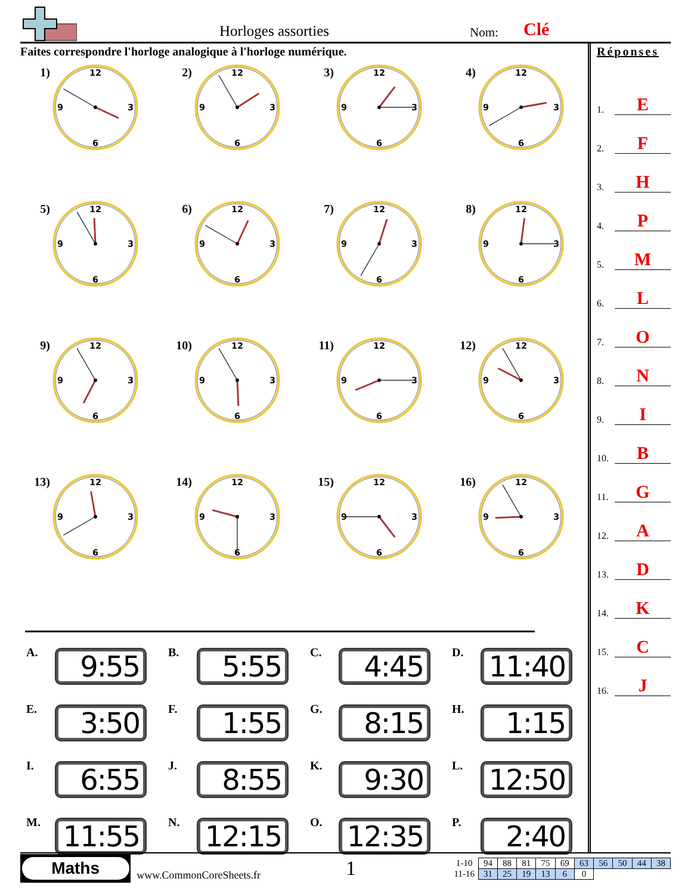Horloges assorties
Nom:
Clé
Faites correspondre l'horloge analogique à l'horloge numérique.
1)
12
3
6
9
2)
12
3
6
9
3)
12
3
6
9
4)
12
3
6
9
5)
12
3
6
9
6)
12
3
6
9
7)
12
3
6
9
8)
12
3
6
9
9)
12
3
6
9
10)
12
3
6
9
11)
12
3
6
9
12)
12
3
6
9
13)
12
3
6
9
14)
12
3
6
9
15)
12
3
6
9
16)
12
3
6
9
A.
9:55
B.
5:55
C.
4:45
D.
11:40
E.
3:50
F.
1:55
G.
8:15
H.
1:15
I.
6:55
J.
8:55
K.
9:30
L.
12:50
M.
11:55
N.
12:15
O.
12:35
P.
2:40
Réponses
1. E
2. F
3. H
4. P
5. M
6. L
7. O
8. N
9. I
10. B
11. G
12. A
13. D
14. K
15. C
16. J
Maths
www.CommonCoreSheets.fr
1
| 1-10 | 94 | 88 | 81 | 75 | 69 | 63 | 56 | 50 | 44 | 38 |
| 11-16 | 31 | 25 | 19 | 13 | 6 | 0 | | | | |